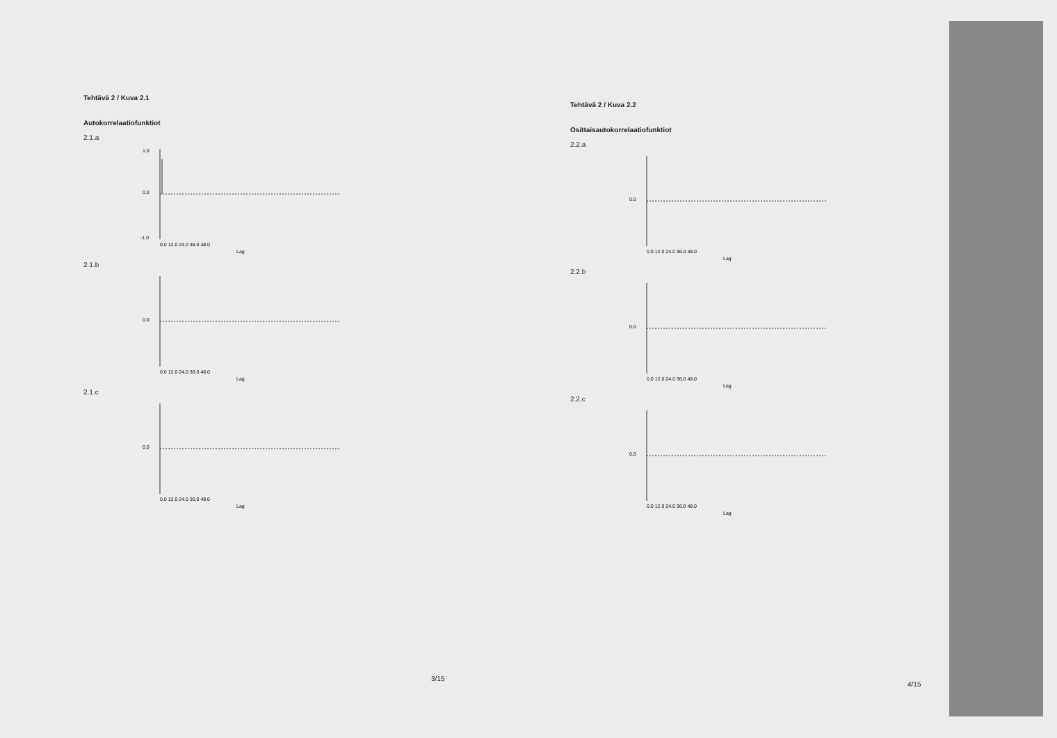Tehtävä 2 / Kuva 2.1
Autokorrelaatiofunktiot
2.1.a
1.0
0.0
-1.0
0.0 12.0 24.0 36.0 48.0
Lag
2.1.b
0.0
0.0 12.0 24.0 36.0 48.0
Lag
2.1.c
0.0
0.0 12.0 24.0 36.0 48.0
Lag
3/15
Tehtävä 2 / Kuva 2.2
Osittaisautokorrelaatiofunktiot
2.2.a
0.0
0.0 12.0 24.0 36.0 48.0
Lag
2.2.b
0.0
0.0 12.0 24.0 36.0 48.0
Lag
2.2.c
0.0
0.0 12.0 24.0 36.0 48.0
Lag
4/15